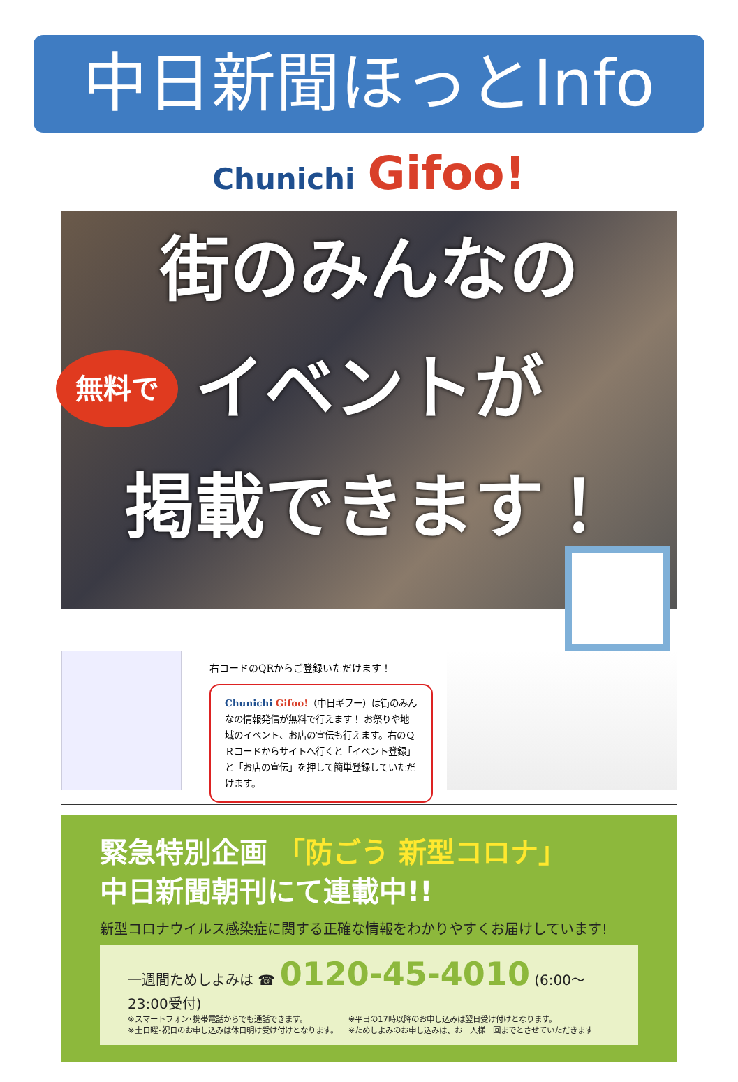中日新聞ほっとInfo
Chunichi Gifoo!
街のみんなの
イベントが
掲載できます！
無料で
右コードのQRからご登録いただけます！
Chunichi Gifoo!（中日ギフー）は街のみんなの情報発信が無料で行えます！ お祭りや地域のイベント、お店の宣伝も行えます。右のＱＲコードからサイトへ行くと「イベント登録」と「お店の宣伝」を押して簡単登録していただけます。
緊急特別企画 「防ごう 新型コロナ」
中日新聞朝刊にて連載中!!
新型コロナウイルス感染症に関する正確な情報をわかりやすくお届けしています!
一週間ためしよみは ☎ 0120-45-4010 (6:00～23:00受付)
※スマートフォン･携帯電話からでも通話できます。
※土日曜･祝日のお申し込みは休日明け受け付けとなります。
※平日の17時以降のお申し込みは翌日受け付けとなります。
※ためしよみのお申し込みは、お一人様一回までとさせていただきます